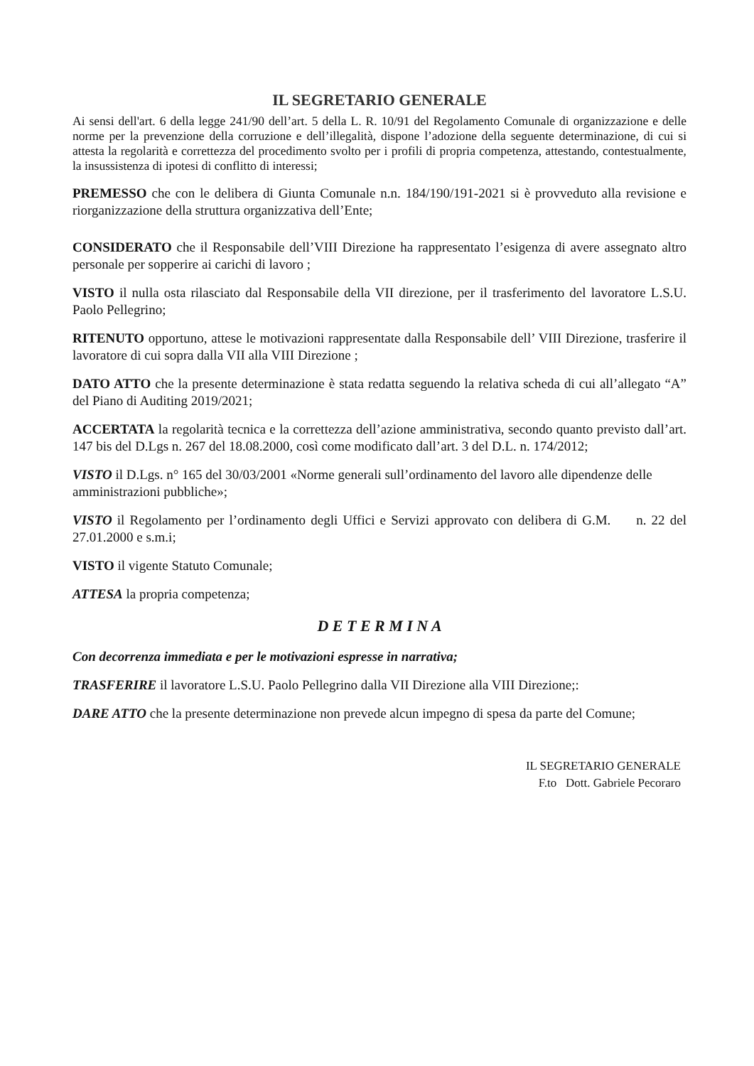IL SEGRETARIO GENERALE
Ai sensi dell'art. 6 della legge 241/90 dell’art. 5 della L. R. 10/91 del Regolamento Comunale di organizzazione e delle norme per la prevenzione della corruzione e dell’illegalità, dispone l’adozione della seguente determinazione, di cui si attesta la regolarità e correttezza del procedimento svolto per i profili di propria competenza, attestando, contestualmente, la insussistenza di ipotesi di conflitto di interessi;
PREMESSO che con le delibera di Giunta Comunale n.n. 184/190/191-2021 si è provveduto alla revisione e riorganizzazione della struttura organizzativa dell’Ente;
CONSIDERATO che il Responsabile dell’VIII Direzione ha rappresentato l’esigenza di avere assegnato altro personale per sopperire ai carichi di lavoro ;
VISTO il nulla osta rilasciato dal Responsabile della VII direzione, per il trasferimento del lavoratore L.S.U. Paolo Pellegrino;
RITENUTO opportuno, attese le motivazioni rappresentate dalla Responsabile dell’ VIII Direzione, trasferire il lavoratore di cui sopra dalla VII alla VIII Direzione ;
DATO ATTO che la presente determinazione è stata redatta seguendo la relativa scheda di cui all’allegato “A” del Piano di Auditing 2019/2021;
ACCERTATA la regolarità tecnica e la correttezza dell’azione amministrativa, secondo quanto previsto dall’art. 147 bis del D.Lgs n. 267 del 18.08.2000, così come modificato dall’art. 3 del D.L. n. 174/2012;
VISTO il D.Lgs. n° 165 del 30/03/2001 «Norme generali sull’ordinamento del lavoro alle dipendenze delle amministrazioni pubbliche»;
VISTO il Regolamento per l’ordinamento degli Uffici e Servizi approvato con delibera di G.M. n. 22 del 27.01.2000 e s.m.i;
VISTO il vigente Statuto Comunale;
ATTESA la propria competenza;
D E T E R M I N A
Con decorrenza immediata e per le motivazioni espresse in narrativa;
TRASFERIRE il lavoratore L.S.U. Paolo Pellegrino dalla VII Direzione alla VIII Direzione;:
DARE ATTO che la presente determinazione non prevede alcun impegno di spesa da parte del Comune;
IL SEGRETARIO GENERALE
F.to Dott. Gabriele Pecoraro